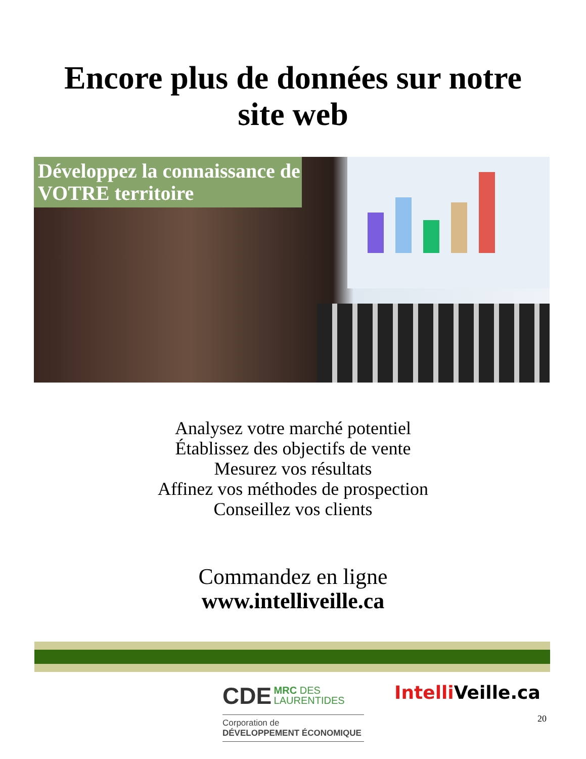Encore plus de données sur notre
site web
Développez la connaissance de VOTRE territoire
Analysez votre marché potentiel
Établissez des objectifs de vente
Mesurez vos résultats
Affinez vos méthodes de prospection
Conseillez vos clients
Commandez en ligne
www.intelliveille.ca
CDE MRC DES
LAURENTIDES
Corporation de
DÉVELOPPEMENT ÉCONOMIQUE
Intelli Veille.ca
20